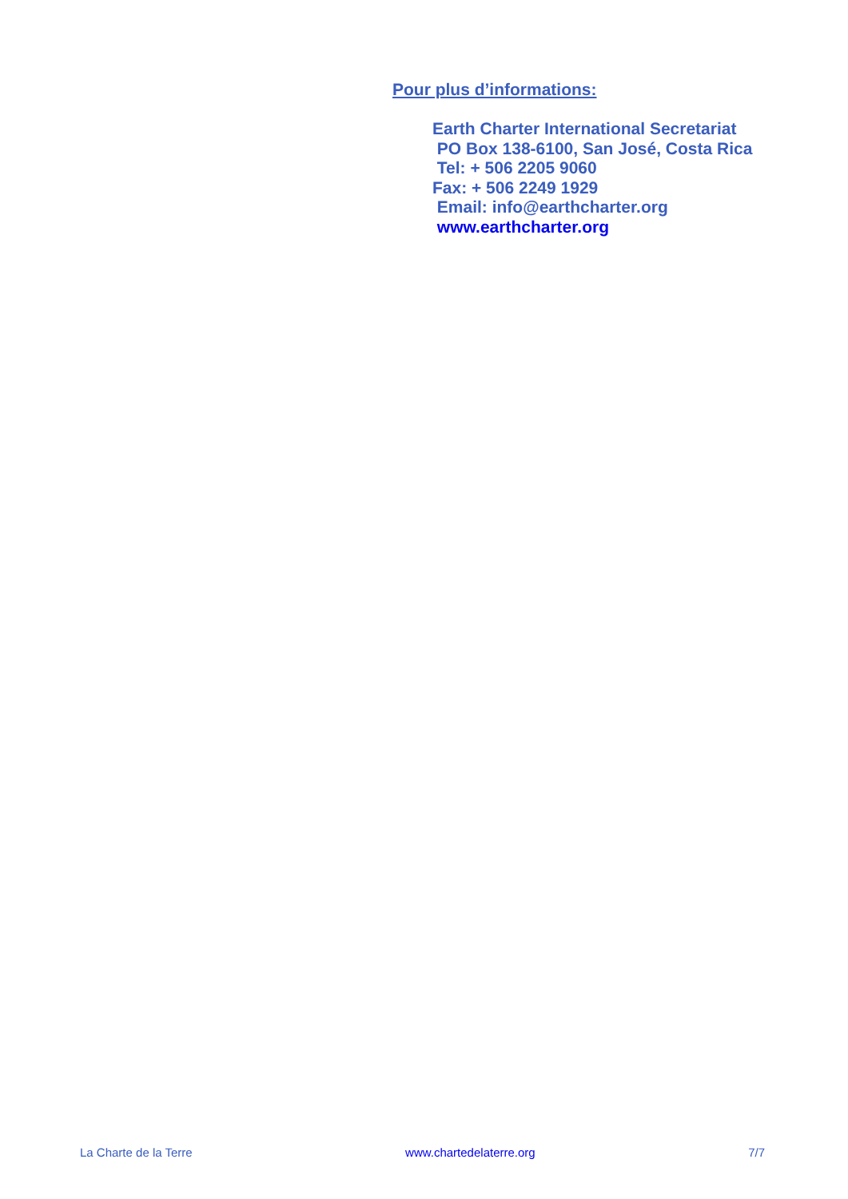Pour plus d’informations:
Earth Charter International Secretariat
PO Box 138-6100, San José, Costa Rica
Tel: + 506 2205 9060
Fax: + 506 2249 1929
Email: info@earthcharter.org
www.earthcharter.org
La Charte de la Terre www.chartedelaterre.org 7/7